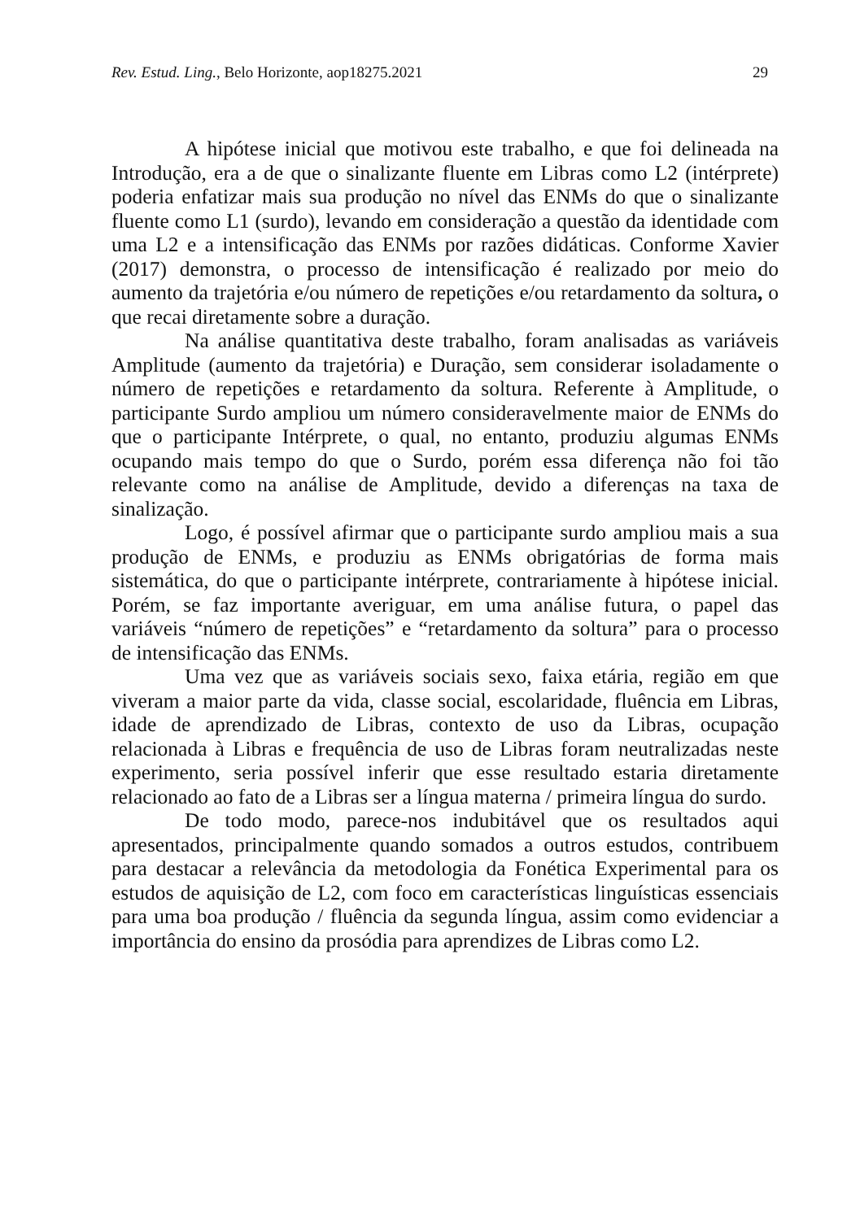Rev. Estud. Ling., Belo Horizonte, aop18275.2021 29
A hipótese inicial que motivou este trabalho, e que foi delineada na Introdução, era a de que o sinalizante fluente em Libras como L2 (intérprete) poderia enfatizar mais sua produção no nível das ENMs do que o sinalizante fluente como L1 (surdo), levando em consideração a questão da identidade com uma L2 e a intensificação das ENMs por razões didáticas. Conforme Xavier (2017) demonstra, o processo de intensificação é realizado por meio do aumento da trajetória e/ou número de repetições e/ou retardamento da soltura, o que recai diretamente sobre a duração.
Na análise quantitativa deste trabalho, foram analisadas as variáveis Amplitude (aumento da trajetória) e Duração, sem considerar isoladamente o número de repetições e retardamento da soltura. Referente à Amplitude, o participante Surdo ampliou um número consideravelmente maior de ENMs do que o participante Intérprete, o qual, no entanto, produziu algumas ENMs ocupando mais tempo do que o Surdo, porém essa diferença não foi tão relevante como na análise de Amplitude, devido a diferenças na taxa de sinalização.
Logo, é possível afirmar que o participante surdo ampliou mais a sua produção de ENMs, e produziu as ENMs obrigatórias de forma mais sistemática, do que o participante intérprete, contrariamente à hipótese inicial. Porém, se faz importante averiguar, em uma análise futura, o papel das variáveis “número de repetições” e “retardamento da soltura” para o processo de intensificação das ENMs.
Uma vez que as variáveis sociais sexo, faixa etária, região em que viveram a maior parte da vida, classe social, escolaridade, fluência em Libras, idade de aprendizado de Libras, contexto de uso da Libras, ocupação relacionada à Libras e frequência de uso de Libras foram neutralizadas neste experimento, seria possível inferir que esse resultado estaria diretamente relacionado ao fato de a Libras ser a língua materna / primeira língua do surdo.
De todo modo, parece-nos indubitável que os resultados aqui apresentados, principalmente quando somados a outros estudos, contribuem para destacar a relevância da metodologia da Fonética Experimental para os estudos de aquisição de L2, com foco em características linguísticas essenciais para uma boa produção / fluência da segunda língua, assim como evidenciar a importância do ensino da prosódia para aprendizes de Libras como L2.